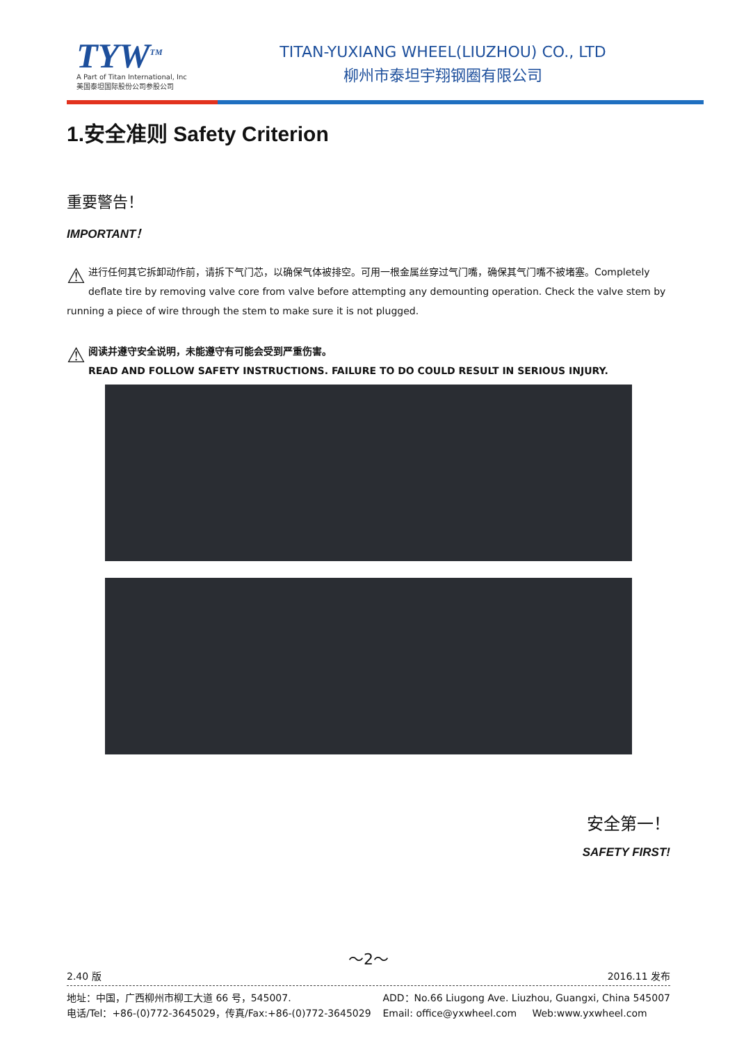TYW<sup>TM</sup>
A Part of Titan International, Inc
美国泰坦国际股份公司参股公司
TITAN-YUXIANG WHEEL(LIUZHOU) CO., LTD
柳州市泰坦宇翔钢圈有限公司
1.安全准则 Safety Criterion
重要警告！
IMPORTANT！
⚠ 进行任何其它拆卸动作前，请拆下气门芯，以确保气体被排空。可用一根金属丝穿过气门嘴，确保其气门嘴不被堵塞。Completely deflate tire by removing valve core from valve before attempting any demounting operation. Check the valve stem by running a piece of wire through the stem to make sure it is not plugged.
⚠ 阅读并遵守安全说明，未能遵守有可能会受到严重伤害。
READ AND FOLLOW SAFETY INSTRUCTIONS. FAILURE TO DO COULD RESULT IN SERIOUS INJURY.
安全第一！
SAFETY FIRST!
～2～
2.40 版 2016.11 发布
地址：中国，广西柳州市柳工大道 66 号，545007.
电话/Tel：+86-(0)772-3645029，传真/Fax:+86-(0)772-3645029
ADD：No.66 Liugong Ave. Liuzhou, Guangxi, China 545007
Email: office@yxwheel.com Web:www.yxwheel.com